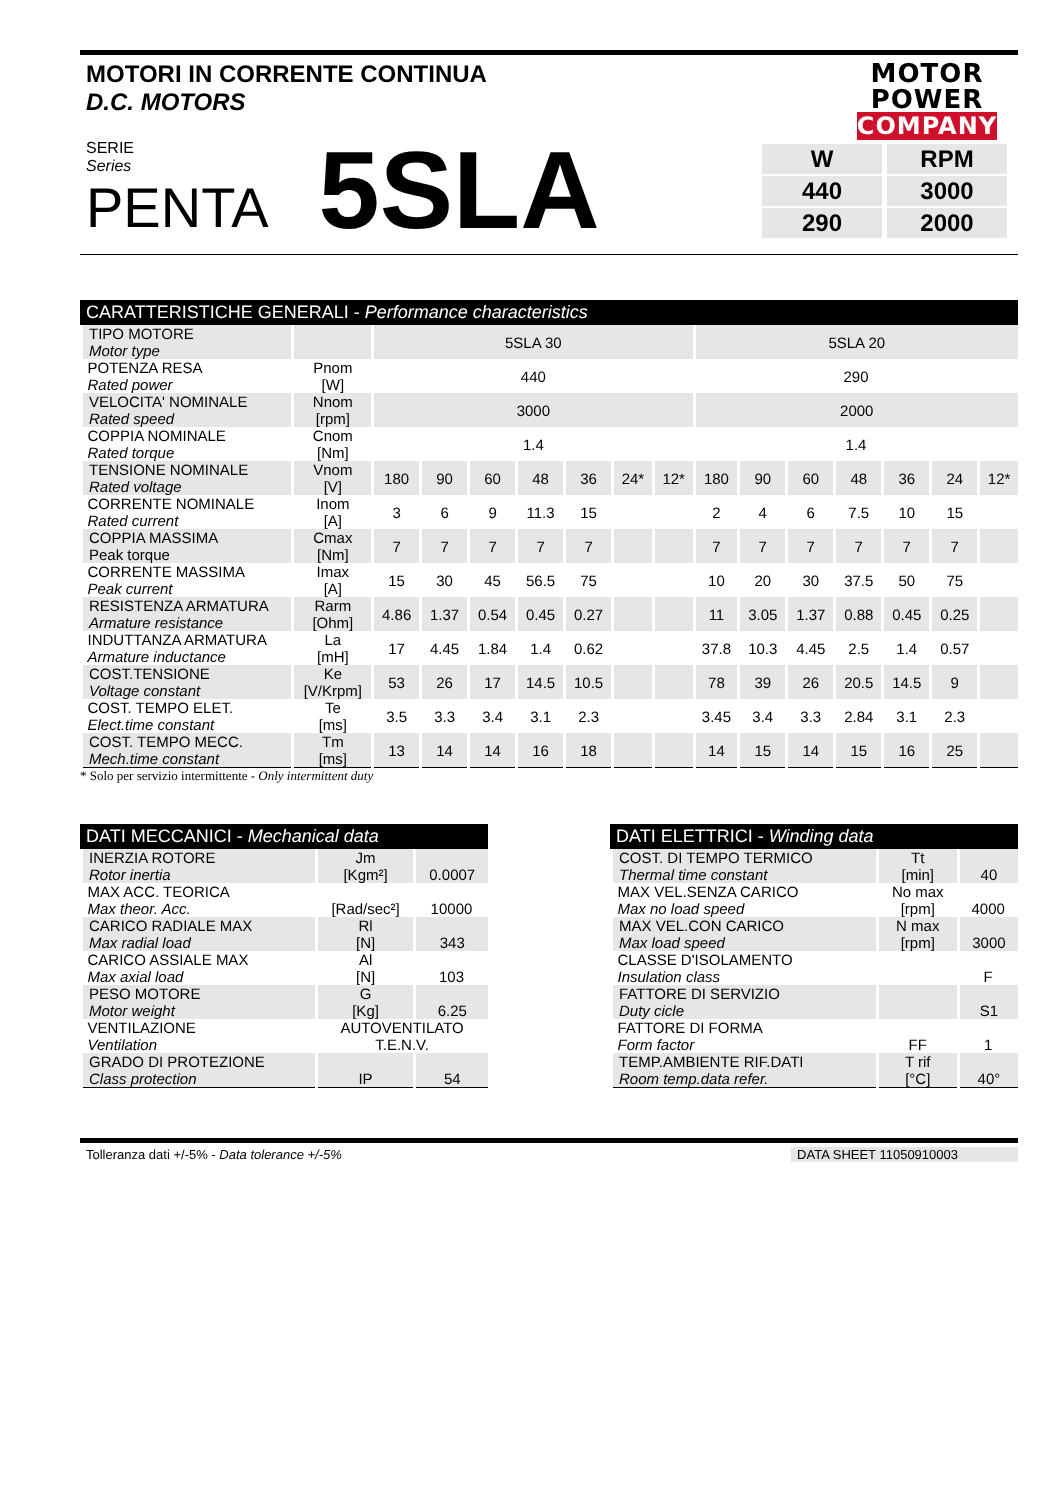MOTORI IN CORRENTE CONTINUA
D.C. MOTORS
MOTOR
POWER
COMPANY
SERIE
Series
PENTA
5SLA
| W | RPM |
| 440 | 3000 |
| 290 | 2000 |
CARATTERISTICHE GENERALI - Performance characteristics
| TIPO MOTORE Motor type | | 5SLA 30 | | | | | | | 5SLA 20 | | | | | | |
| POTENZA RESA Rated power | Pnom [W] | 440 | | | | | | | 290 | | | | | | |
| VELOCITA' NOMINALE Rated speed | Nnom [rpm] | 3000 | | | | | | | 2000 | | | | | | |
| COPPIA NOMINALE Rated torque | Cnom [Nm] | 1.4 | | | | | | | 1.4 | | | | | | |
| TENSIONE NOMINALE Rated voltage | Vnom [V] | 180 | 90 | 60 | 48 | 36 | 24* | 12* | 180 | 90 | 60 | 48 | 36 | 24 | 12* |
| CORRENTE NOMINALE Rated current | Inom [A] | 3 | 6 | 9 | 11.3 | 15 | | | 2 | 4 | 6 | 7.5 | 10 | 15 | |
| COPPIA MASSIMA Peak torque | Cmax [Nm] | 7 | 7 | 7 | 7 | 7 | | | 7 | 7 | 7 | 7 | 7 | 7 | |
| CORRENTE MASSIMA Peak current | Imax [A] | 15 | 30 | 45 | 56.5 | 75 | | | 10 | 20 | 30 | 37.5 | 50 | 75 | |
| RESISTENZA ARMATURA Armature resistance | Rarm [Ohm] | 4.86 | 1.37 | 0.54 | 0.45 | 0.27 | | | 11 | 3.05 | 1.37 | 0.88 | 0.45 | 0.25 | |
| INDUTTANZA ARMATURA Armature inductance | La [mH] | 17 | 4.45 | 1.84 | 1.4 | 0.62 | | | 37.8 | 10.3 | 4.45 | 2.5 | 1.4 | 0.57 | |
| COST.TENSIONE Voltage constant | Ke [V/Krpm] | 53 | 26 | 17 | 14.5 | 10.5 | | | 78 | 39 | 26 | 20.5 | 14.5 | 9 | |
| COST. TEMPO ELET. Elect.time constant | Te [ms] | 3.5 | 3.3 | 3.4 | 3.1 | 2.3 | | | 3.45 | 3.4 | 3.3 | 2.84 | 3.1 | 2.3 | |
| COST. TEMPO MECC. Mech.time constant | Tm [ms] | 13 | 14 | 14 | 16 | 18 | | | 14 | 15 | 14 | 15 | 16 | 25 | |
* Solo per servizio intermittente - Only intermittent duty
DATI MECCANICI - Mechanical data
| INERZIA ROTORE Rotor inertia | Jm [Kgm²] | 0.0007 |
| MAX ACC. TEORICA Max theor. Acc. | [Rad/sec²] | 10000 |
| CARICO RADIALE MAX Max radial load | Rl [N] | 343 |
| CARICO ASSIALE MAX Max axial load | Al [N] | 103 |
| PESO MOTORE Motor weight | G [Kg] | 6.25 |
| VENTILAZIONE Ventilation | AUTOVENTILATO T.E.N.V. | |
| GRADO DI PROTEZIONE Class protection | IP | 54 |
DATI ELETTRICI - Winding data
| COST. DI TEMPO TERMICO Thermal time constant | Tt [min] | 40 |
| MAX VEL.SENZA CARICO Max no load speed | No max [rpm] | 4000 |
| MAX VEL.CON CARICO Max load speed | N max [rpm] | 3000 |
| CLASSE D'ISOLAMENTO Insulation class | | F |
| FATTORE DI SERVIZIO Duty cicle | | S1 |
| FATTORE DI FORMA Form factor | FF | 1 |
| TEMP.AMBIENTE RIF.DATI Room temp.data refer. | T rif [°C] | 40° |
Tolleranza dati +/-5% - Data tolerance +/-5%
DATA SHEET 11050910003